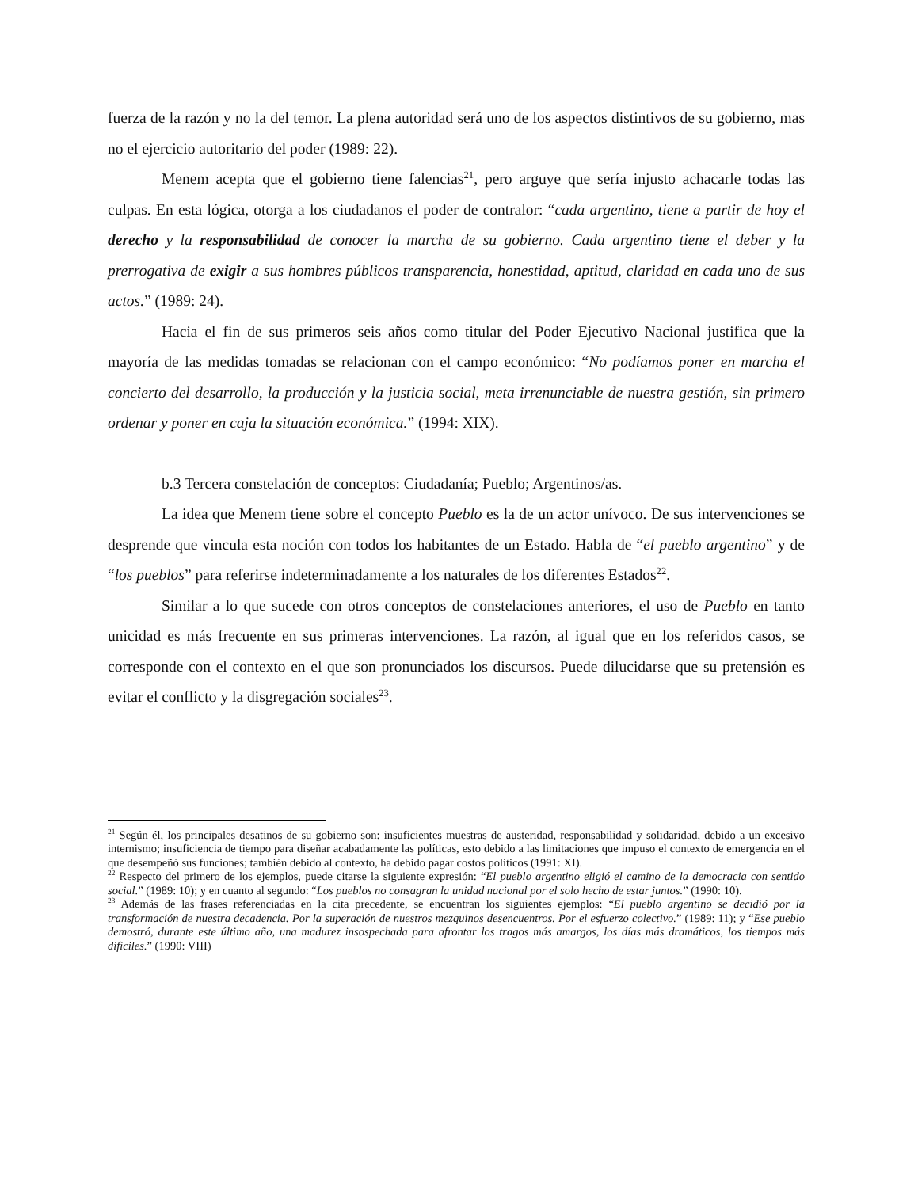fuerza de la razón y no la del temor. La plena autoridad será uno de los aspectos distintivos de su gobierno, mas no el ejercicio autoritario del poder (1989: 22).
Menem acepta que el gobierno tiene falencias<sup>21</sup>, pero arguye que sería injusto achacarle todas las culpas. En esta lógica, otorga a los ciudadanos el poder de contralor: “cada argentino, tiene a partir de hoy el derecho y la responsabilidad de conocer la marcha de su gobierno. Cada argentino tiene el deber y la prerrogativa de exigir a sus hombres públicos transparencia, honestidad, aptitud, claridad en cada uno de sus actos.” (1989: 24).
Hacia el fin de sus primeros seis años como titular del Poder Ejecutivo Nacional justifica que la mayoría de las medidas tomadas se relacionan con el campo económico: “No podíamos poner en marcha el concierto del desarrollo, la producción y la justicia social, meta irrenunciable de nuestra gestión, sin primero ordenar y poner en caja la situación económica.” (1994: XIX).
b.3 Tercera constelación de conceptos: Ciudadanía; Pueblo; Argentinos/as.
La idea que Menem tiene sobre el concepto Pueblo es la de un actor unívoco. De sus intervenciones se desprende que vincula esta noción con todos los habitantes de un Estado. Habla de “el pueblo argentino” y de “los pueblos” para referirse indeterminadamente a los naturales de los diferentes Estados<sup>22</sup>.
Similar a lo que sucede con otros conceptos de constelaciones anteriores, el uso de Pueblo en tanto unicidad es más frecuente en sus primeras intervenciones. La razón, al igual que en los referidos casos, se corresponde con el contexto en el que son pronunciados los discursos. Puede dilucidarse que su pretensión es evitar el conflicto y la disgregación sociales<sup>23</sup>.
<sup>21</sup> Según él, los principales desatinos de su gobierno son: insuficientes muestras de austeridad, responsabilidad y solidaridad, debido a un excesivo internismo; insuficiencia de tiempo para diseñar acabadamente las políticas, esto debido a las limitaciones que impuso el contexto de emergencia en el que desempeñó sus funciones; también debido al contexto, ha debido pagar costos políticos (1991: XI).
<sup>22</sup> Respecto del primero de los ejemplos, puede citarse la siguiente expresión: “El pueblo argentino eligió el camino de la democracia con sentido social.” (1989: 10); y en cuanto al segundo: “Los pueblos no consagran la unidad nacional por el solo hecho de estar juntos.” (1990: 10).
<sup>23</sup> Además de las frases referenciadas en la cita precedente, se encuentran los siguientes ejemplos: “El pueblo argentino se decidió por la transformación de nuestra decadencia. Por la superación de nuestros mezquinos desencuentros. Por el esfuerzo colectivo.” (1989: 11); y “Ese pueblo demostró, durante este último año, una madurez insospechada para afrontar los tragos más amargos, los días más dramáticos, los tiempos más difíciles.” (1990: VIII)